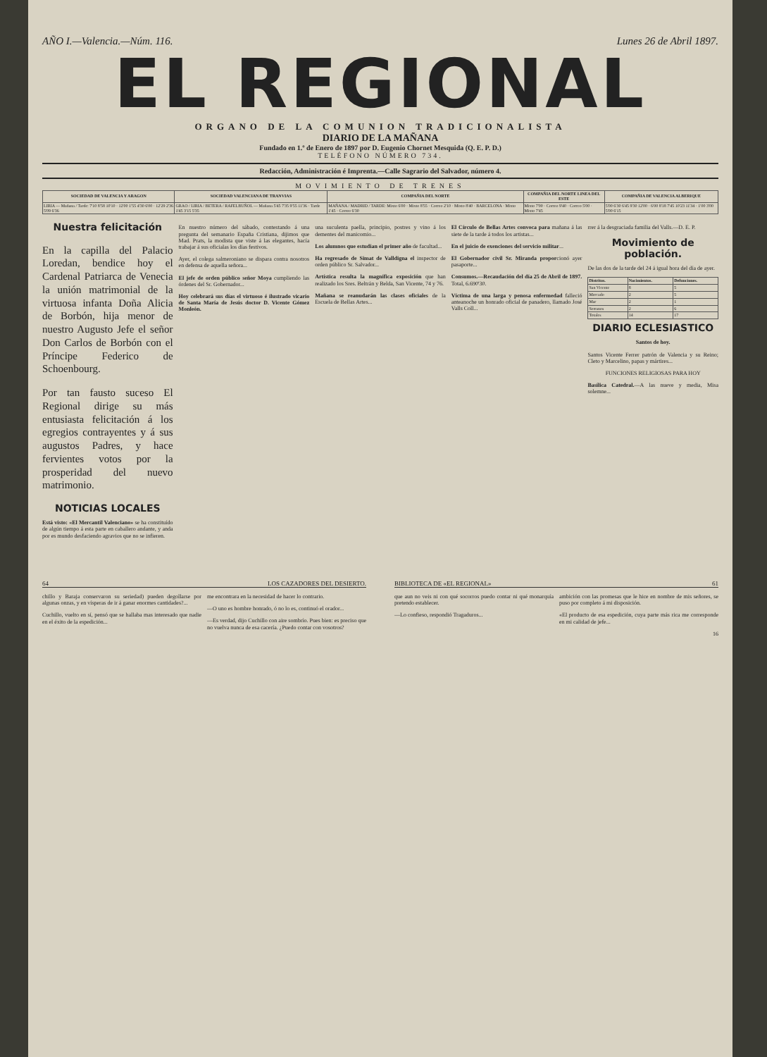AÑO I.—Valencia.—Núm. 116. Lunes 26 de Abril 1897.
EL REGIONAL
ORGANO DE LA COMUNION TRADICIONALISTA
DIARIO DE LA MAÑANA
Fundado en 1.º de Enero de 1897 por D. Eugenio Chornet Mesquida (Q. E. P. D.)
TELÉFONO NÚMERO 734.
Redacción, Administración é Imprenta.—Calle Sagrario del Salvador, número 4.
MOVIMIENTO DE TRENES
| SOCIEDAD DE VALENCIA Y ARAGON | SOCIEDAD VALENCIANA DE TRANVIAS | COMPAÑIA DEL NORTE | COMPAÑIA DEL NORTE LINEA DEL ESTE | COMPAÑIA DE VALENCIA ALBERIQUE |
| --- | --- | --- | --- | --- |
| LIRIA — Mañana / Tarde: 7'10 8'58 10'10 · 12'00 1'55 4'30 6'00 · 12'29 2'36 5'09 6'36 | GRAO / LIRIA / BETERA / RAFELBUÑOL — Mañana 5'45 7'35 9'55 11'36 · Tarde 1'45 3'15 5'35 | MAÑANA / MADRID / TARDE: Mixto 6'00 · Mixto 8'55 · Correo 2'10 · Mixto 8'40 · BARCELONA · Mixto 1'45 · Correo 6'30 | Mixto 7'00 · Correo 9'40 · Correo 5'00 · Mixto 7'45 | 5'00 6'30 6'45 9'30 12'00 · 6'00 8'18 7'45 10'23 11'34 · 1'00 3'00 5'00 6'15 |
Nuestra felicitación
En la capilla del Palacio Loredan, bendice hoy el Cardenal Patriarca de Venecia la unión matrimonial de la virtuosa infanta Doña Alicia de Borbón, hija menor de nuestro Augusto Jefe el señor Don Carlos de Borbón con el Príncipe Federico de Schoenbourg.
Por tan fausto suceso El Regional dirige su más entusiasta felicitación á los egregios contrayentes y á sus augustos Padres, y hace fervientes votos por la prosperidad del nuevo matrimonio.
NOTICIAS LOCALES
Está visto: «El Mercantil Valenciano» se ha constituído de algún tiempo á esta parte en caballero andante, y anda por es mundo desfaciendo agravios que no se infieren.
En nuestro número del sábado, contestando á una pregunta del semanario España Cristiana, dijimos que Mad. Prats, la modista que viste á las elegantes, hacía trabajar á sus oficialas los días festivos.
Ayer, el colega salmeroniano se dispara contra nosotros en defensa de aquella señora...
El jefe de orden público señor Moya cumpliendo las órdenes del Sr. Gobernador...
Hoy celebrará sus días el virtuoso é ilustrado vicario de Santa María de Jesús doctor D. Vicente Gómez Monleón.
una suculenta paella, principio, postres y vino á los dementes del manicomio...
Los alumnos que estudian el primer año de facultad...
Ha regresado de Simat de Valldigna el inspector de orden público Sr. Salvador...
Artística resulta la magnífica exposición que han realizado los Sres. Beltrán y Belda, San Vicente, 74 y 76.
Mañana se reanudarán las clases oficiales de la Escuela de Bellas Artes...
El Círculo de Bellas Artes convoca para mañana á las siete de la tarde á todos los artistas...
En el juicio de exenciones del servicio militar...
El Gobernador civil Sr. Miranda proporcionó ayer pasaporte...
Consumos.—Recaudación del día 25 de Abril de 1897. Total, 6.690'30.
Víctima de una larga y penosa enfermedad falleció anteanoche un honrado oficial de panadero, llamado José Valls Coll...
rrer á la desgraciada familia del Valls.—D. E. P.
Movimiento de población.
De las dos de la tarde del 24 á igual hora del día de ayer.
| Distritos. | Nacimientos. | Defunciones. |
| --- | --- | --- |
| San Vicente | 8 | 5 |
| Mercado | 2 | 5 |
| Mar | 2 | 1 |
| Serranos | 2 | 6 |
| Totales | 14 | 17 |
DIARIO ECLESIASTICO
Santos de hoy.
Santos Vicente Ferrer patrón de Valencia y su Reino; Cleto y Marcelino, papas y mártires...
FUNCIONES RELIGIOSAS PARA HOY
Basílica Catedral.—A las nueve y media, Misa solemne...
64 LOS CAZADORES DEL DESIERTO.
chillo y Baraja conservaron su seriedad) pueden degollarse por algunas onzas, y en vísperas de ir á ganar enormes cantidades?...
Cuchillo, vuelto en sí, pensó que se hallaba mas interesado que nadie en el éxito de la espedición...
me encontrara en la necesidad de hacer lo contrario.
—O uno es hombre honrado, ó no lo es, continuó el orador...
—Es verdad, dijo Cuchillo con aire sombrío. Pues bien: es preciso que no vuelva nunca de esa cacería. ¿Puedo contar con vosotros?
BIBLIOTECA DE «EL REGIONAL» 61
que aun no veis ni con qué socorros puedo contar ni qué monarquía pretendo establecer.
—Lo confieso, respondió Tragaduros...
ambición con las promesas que le hice en nombre de mis señores, se puso por completo á mi disposición.
«El producto de esa espedición, cuya parte más rica me corresponde en mi calidad de jefe...
16